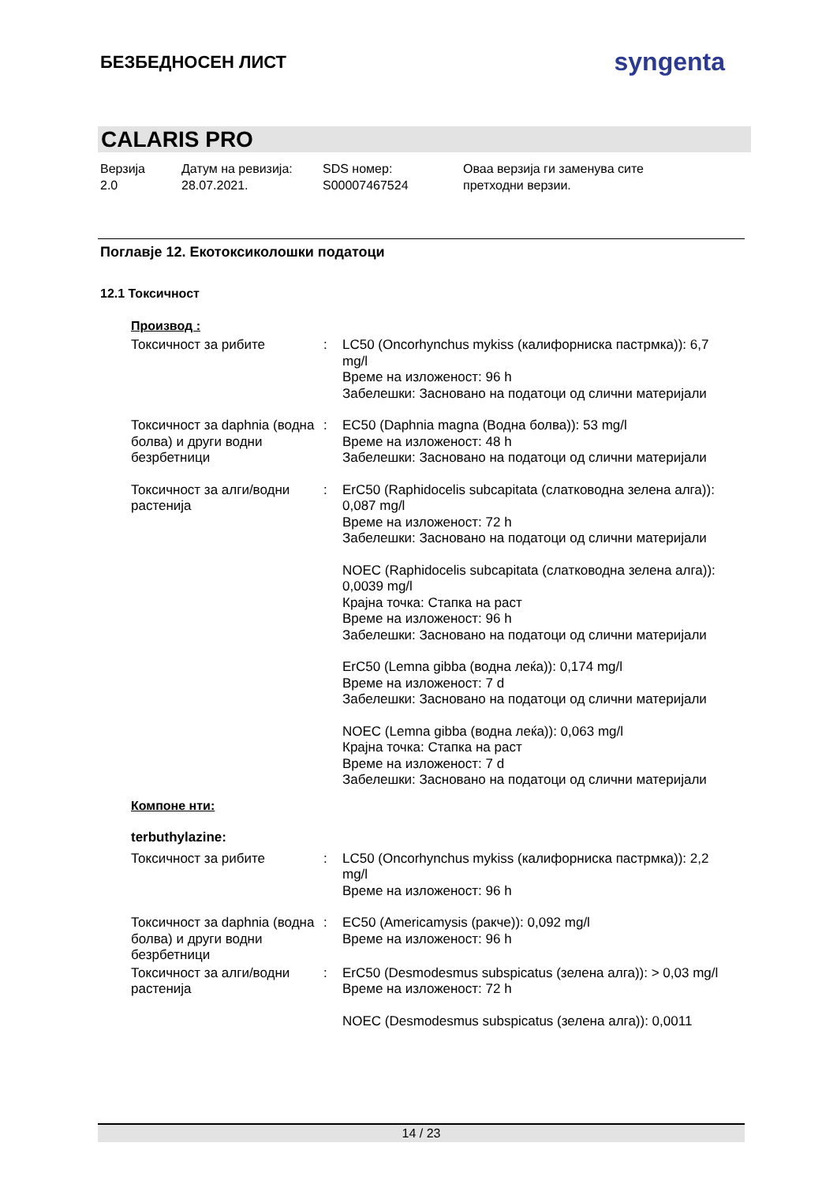БЕЗБЕДНОСЕН ЛИСТ
syngenta
CALARIS PRO
Верзија
2.0
Датум на ревизија:
28.07.2021.
SDS номер:
S00007467524
Оваа верзија ги заменува сите
претходни верзии.
Поглавје 12. Екотоксиколошки податоци
12.1 Токсичност
Производ :
Токсичност за рибите : LC50 (Oncorhynchus mykiss (калифорниска пастрмка)): 6,7 mg/l
Време на изложеност: 96 h
Забелешки: Засновано на податоци од слични материјали
Токсичност за daphnia (водна болва) и други водни безрбетници
: EC50 (Daphnia magna (Водна болва)): 53 mg/l
Време на изложеност: 48 h
Забелешки: Засновано на податоци од слични материјали
Токсичност за алги/водни растенија
: ErC50 (Raphidocelis subcapitata (слатководна зелена алга)): 0,087 mg/l
Време на изложеност: 72 h
Забелешки: Засновано на податоци од слични материјали
NOEC (Raphidocelis subcapitata (слатководна зелена алга)): 0,0039 mg/l
Крајна точка: Стапка на раст
Време на изложеност: 96 h
Забелешки: Засновано на податоци од слични материјали
ErC50 (Lemna gibba (водна леќа)): 0,174 mg/l
Време на изложеност: 7 d
Забелешки: Засновано на податоци од слични материјали
NOEC (Lemna gibba (водна леќа)): 0,063 mg/l
Крајна точка: Стапка на раст
Време на изложеност: 7 d
Забелешки: Засновано на податоци од слични материјали
Компоне нти:
terbuthylazine:
Токсичност за рибите : LC50 (Oncorhynchus mykiss (калифорниска пастрмка)): 2,2 mg/l
Време на изложеност: 96 h
Токсичност за daphnia (водна болва) и други водни безрбетници
: EC50 (Americamysis (ракче)): 0,092 mg/l
Време на изложеност: 96 h
Токсичност за алги/водни растенија
: ErC50 (Desmodesmus subspicatus (зелена алга)): > 0,03 mg/l
Време на изложеност: 72 h
NOEC (Desmodesmus subspicatus (зелена алга)): 0,0011
14 / 23